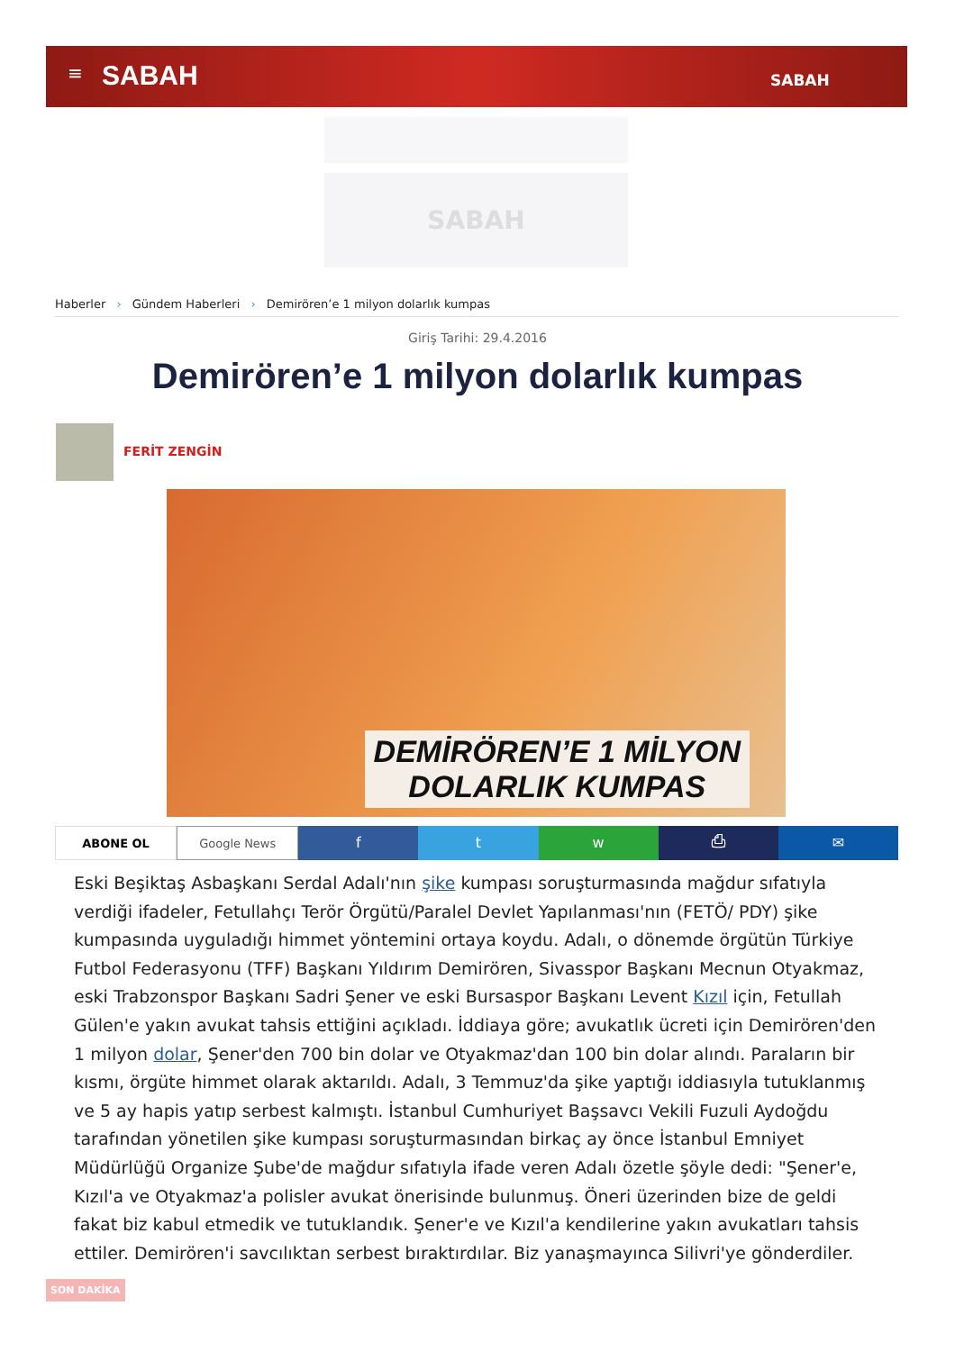≡ SABAH SABAH
SABAH
Haberler › Gündem Haberleri › Demirören’e 1 milyon dolarlık kumpas
Giriş Tarihi: 29.4.2016
Demirören’e 1 milyon dolarlık kumpas
FERİT ZENGİN
DEMİRÖREN’E 1 MİLYON
DOLARLIK KUMPAS
ABONE OL Google News
f t w ⎙ ✉
Eski Beşiktaş Asbaşkanı Serdal Adalı'nın şike kumpası soruşturmasında mağdur sıfatıyla verdiği ifadeler, Fetullahçı Terör Örgütü/Paralel Devlet Yapılanması'nın (FETÖ/ PDY) şike kumpasında uyguladığı himmet yöntemini ortaya koydu. Adalı, o dönemde örgütün Türkiye Futbol Federasyonu (TFF) Başkanı Yıldırım Demirören, Sivasspor Başkanı Mecnun Otyakmaz, eski Trabzonspor Başkanı Sadri Şener ve eski Bursaspor Başkanı Levent Kızıl için, Fetullah Gülen'e yakın avukat tahsis ettiğini açıkladı. İddiaya göre; avukatlık ücreti için Demirören'den 1 milyon dolar, Şener'den 700 bin dolar ve Otyakmaz'dan 100 bin dolar alındı. Paraların bir kısmı, örgüte himmet olarak aktarıldı. Adalı, 3 Temmuz'da şike yaptığı iddiasıyla tutuklanmış ve 5 ay hapis yatıp serbest kalmıştı. İstanbul Cumhuriyet Başsavcı Vekili Fuzuli Aydoğdu tarafından yönetilen şike kumpası soruşturmasından birkaç ay önce İstanbul Emniyet Müdürlüğü Organize Şube'de mağdur sıfatıyla ifade veren Adalı özetle şöyle dedi: "Şener'e, Kızıl'a ve Otyakmaz'a polisler avukat önerisinde bulunmuş. Öneri üzerinden bize de geldi fakat biz kabul etmedik ve tutuklandık. Şener'e ve Kızıl'a kendilerine yakın avukatları tahsis ettiler. Demirören'i savcılıktan serbest bıraktırdılar. Biz yanaşmayınca Silivri'ye gönderdiler.
SON DAKİKA